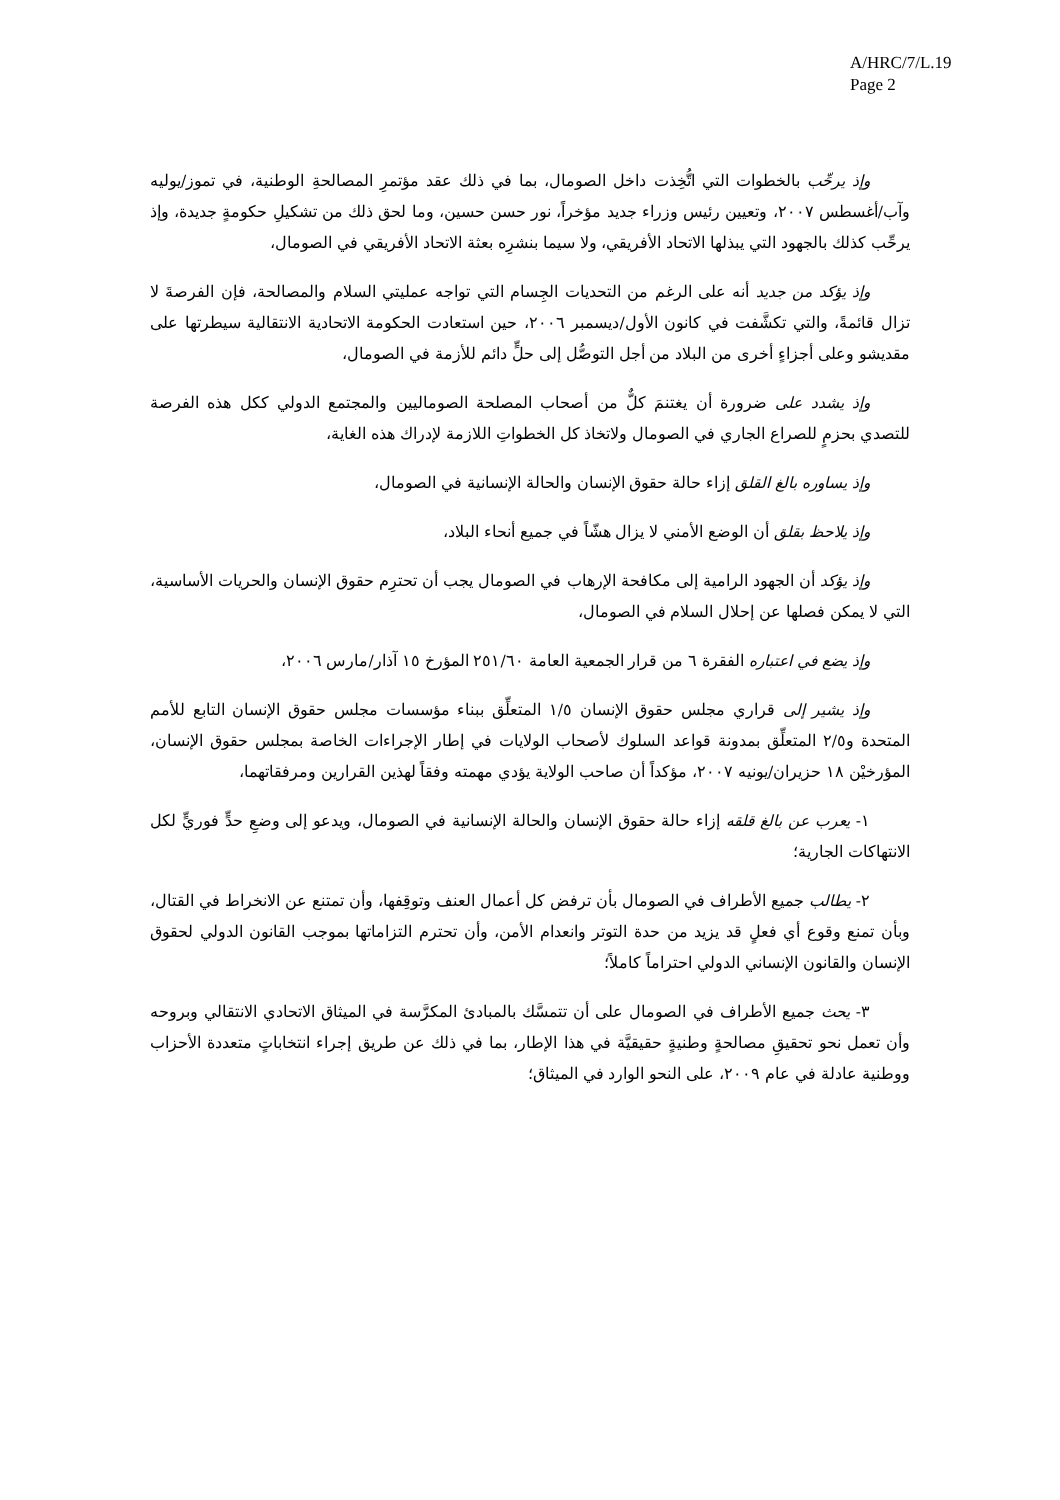A/HRC/7/L.19
Page 2
وإذ يرحِّب بالخطوات التي اتُّخِذت داخل الصومال، بما في ذلك عقد مؤتمرِ المصالحةِ الوطنية، في تموز/يوليه وآب/أغسطس ٢٠٠٧، وتعيين رئيس وزراء جديد مؤخراً، نور حسن حسين، وما لحق ذلك من تشكيلِ حكومةٍ جديدة، وإذ يرحِّب كذلك بالجهود التي يبذلها الاتحاد الأفريقي، ولا سيما بنشرِه بعثة الاتحاد الأفريقي في الصومال،
وإذ يؤكد من جديد أنه على الرغم من التحديات الجِسام التي تواجه عمليتي السلام والمصالحة، فإن الفرصةَ لا تزال قائمةً، والتي تكشَّفت في كانون الأول/ديسمبر ٢٠٠٦، حين استعادت الحكومة الاتحادية الانتقالية سيطرتها على مقديشو وعلى أجزاءٍ أخرى من البلاد من أجل التوصُّل إلى حلٍّ دائم للأزمة في الصومال،
وإذ يشدد على ضرورة أن يغتنمَ كلٌّ من أصحاب المصلحة الصوماليين والمجتمع الدولي ككل هذه الفرصة للتصدي بحزمٍ للصراع الجاري في الصومال ولاتخاذ كل الخطواتِ اللازمة لإدراك هذه الغاية،
وإذ يساوره بالغ القلق إزاء حالة حقوق الإنسان والحالة الإنسانية في الصومال،
وإذ يلاحظ بقلق أن الوضع الأمني لا يزال هشّاً في جميع أنحاء البلاد،
وإذ يؤكد أن الجهود الرامية إلى مكافحة الإرهاب في الصومال يجب أن تحترِم حقوق الإنسان والحريات الأساسية، التي لا يمكن فصلها عن إحلال السلام في الصومال،
وإذ يضع في اعتباره الفقرة ٦ من قرار الجمعية العامة ٢٥١/٦٠ المؤرخ ١٥ آذار/مارس ٢٠٠٦،
وإذ يشير إلى قراري مجلس حقوق الإنسان ١/٥ المتعلِّق ببناء مؤسسات مجلس حقوق الإنسان التابع للأمم المتحدة و٢/٥ المتعلِّق بمدونة قواعد السلوك لأصحاب الولايات في إطار الإجراءات الخاصة بمجلس حقوق الإنسان، المؤرخيْن ١٨ حزيران/يونيه ٢٠٠٧، مؤكداً أن صاحب الولاية يؤدي مهمته وفقاً لهذين القرارين ومرفقاتهما،
١- يعرب عن بالغ قلقه إزاء حالة حقوق الإنسان والحالة الإنسانية في الصومال، ويدعو إلى وضعِ حدٍّ فوريٍّ لكل الانتهاكات الجارية؛
٢- يطالب جميع الأطراف في الصومال بأن ترفض كل أعمال العنف وتوقِفها، وأن تمتنع عن الانخراط في القتال، وبأن تمنع وقوع أي فعلٍ قد يزيد من حدة التوتر وانعدام الأمن، وأن تحترم التزاماتها بموجب القانون الدولي لحقوق الإنسان والقانون الإنساني الدولي احتراماً كاملاً؛
٣- يحث جميع الأطراف في الصومال على أن تتمسَّك بالمبادئ المكرَّسة في الميثاق الاتحادي الانتقالي وبروحه وأن تعمل نحو تحقيقِ مصالحةٍ وطنيةٍ حقيقيَّة في هذا الإطار، بما في ذلك عن طريق إجراء انتخاباتٍ متعددة الأحزاب ووطنية عادلة في عام ٢٠٠٩، على النحو الوارد في الميثاق؛